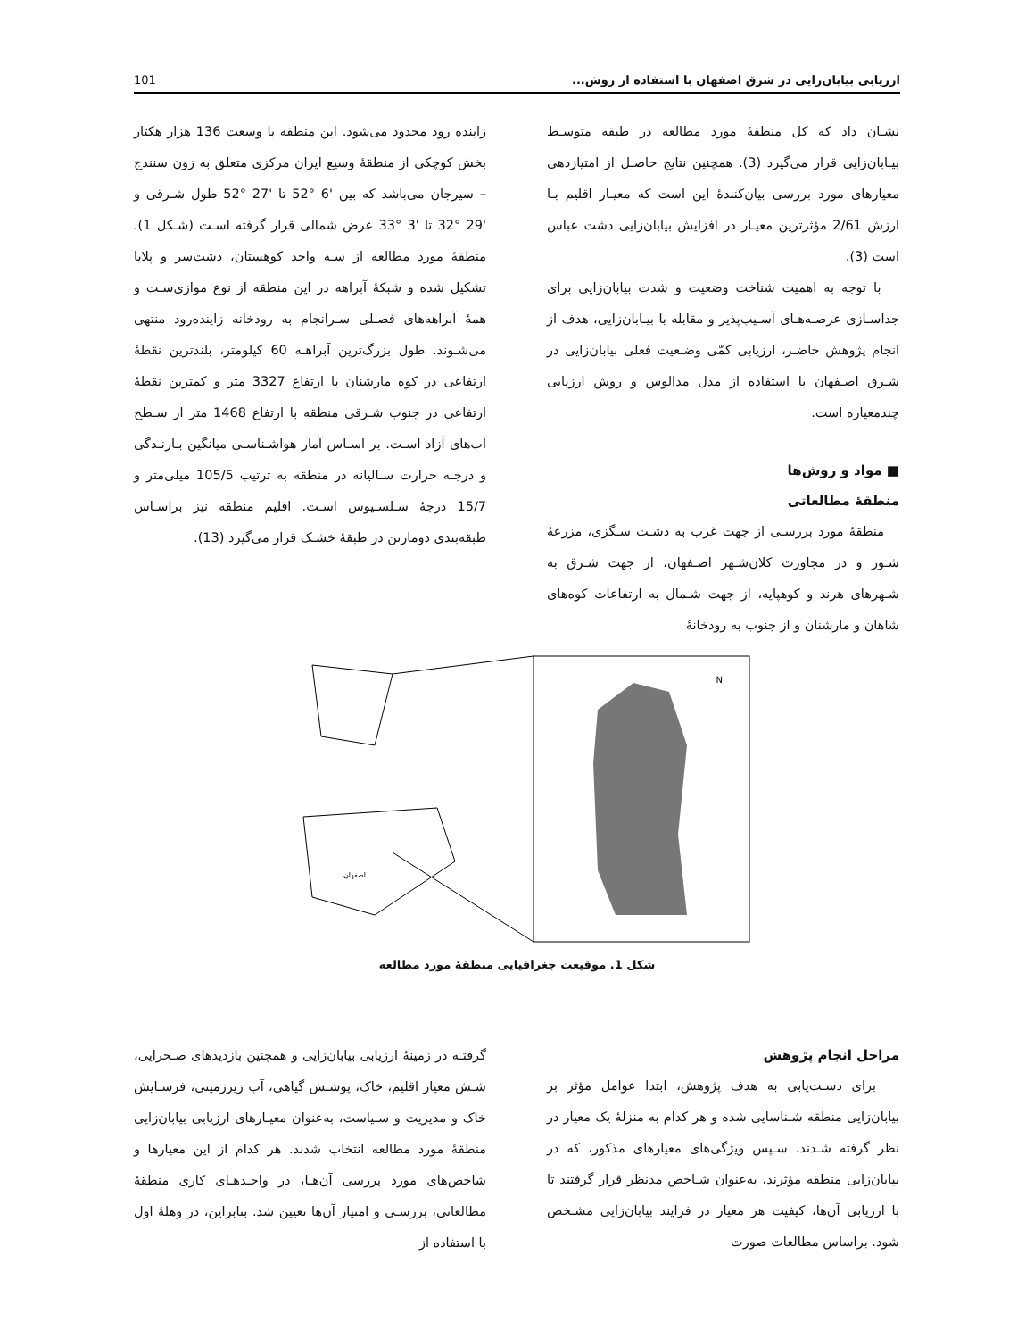ارزیابی بیابان‌زایی در شرق اصفهان با استفاده از روش... 101
نشـان داد که کل منطقهٔ مورد مطالعه در طبقه متوسـط بیـابان‌زایی قرار می‌گیرد (3). همچنین نتایج حاصـل از امتیازدهی معیارهای مورد بررسی بیان‌کنندهٔ این است که معیـار اقلیم بـا ارزش 2/61 مؤثرترین معیـار در افزایش بیابان‌زایی دشت عباس است (3).
با توجه به اهمیت شناخت وضعیت و شدت بیابان‌زایی برای جداسـازی عرصـه‌هـای آسـیب‌پذیر و مقابله با بیـابان‌زایی، هدف از انجام پژوهش حاضـر، ارزیابی کمّی وضـعیت فعلی بیابان‌زایی در شـرق اصـفهان با استفاده از مدل مدالوس و روش ارزیابی چندمعیاره است.
■ مواد و روش‌ها
منطقهٔ مطالعاتی
منطقهٔ مورد بررسـی از جهت غرب به دشـت سـگزی، مزرعهٔ شـور و در مجاورت کلان‌شـهر اصـفهان، از جهت شـرق به شـهرهای هرند و کوهپایه، از جهت شـمال به ارتفاعات کوه‌های شاهان و مارشنان و از جنوب به رودخانهٔ
زاینده رود محدود می‌شود. این منطقه با وسعت 136 هزار هکتار بخش کوچکی از منطقهٔ وسیع ایران مرکزی متعلق به زون سنندج – سیرجان می‌باشد که بین '6 °52 تا '27 °52 طول شـرقی و '29 °32 تا '3 °33 عرض شمالی قرار گرفته اسـت (شـکل 1). منطقهٔ مورد مطالعه از سـه واحد کوهستان، دشت‌سر و پلایا تشکیل شده و شبکهٔ آبراهه در این منطقه از نوع موازی‌سـت و همهٔ آبراهه‌های فصـلی سـرانجام به رودخانه زاینده‌رود منتهی می‌شـوند. طول بزرگ‌ترین آبراهـه 60 کیلومتر، بلندترین نقطهٔ ارتفاعی در کوه مارشنان با ارتفاع 3327 متر و کمترین نقطهٔ ارتفاعی در جنوب شـرقی منطقه با ارتفاع 1468 متر از سـطح آب‌های آزاد اسـت. بر اسـاس آمار هواشـناسـی میانگین بـارنـدگی و درجـه حرارت سـالیانه در منطقه به ترتیب 105/5 میلی‌متر و 15/7 درجهٔ سـلسـیوس اسـت. اقلیم منطقه نیز براسـاس طبقه‌بندی دومارتن در طبقهٔ خشـک قرار می‌گیرد (13).
اصفهان
N
شکل 1. موقیعت جغرافیایی منطقهٔ مورد مطالعه
مراحل انجام پژوهش
برای دسـت‌یابی به هدف پژوهش، ابتدا عوامل مؤثر بر بیابان‌زایی منطقه شـناسایی شده و هر کدام به منزلهٔ یک معیار در نظر گرفته شـدند. سـپس ویژگی‌های معیارهای مذکور، که در بیابان‌زایی منطقه مؤثرند، به‌عنوان شـاخص مدنظر قرار گرفتند تا با ارزیابی آن‌ها، کیفیت هر معیار در فرایند بیابان‌زایی مشـخص شود. براساس مطالعات صورت
گرفتـه در زمینهٔ ارزیابی بیابان‌زایی و همچنین بازدیدهای صـحرایی، شـش معیار اقلیم، خاک، پوشـش گیاهی، آب زیرزمینی، فرسـایش خاک و مدیریت و سـیاست، به‌عنوان معیـارهای ارزیابی بیابان‌زایی منطقهٔ مورد مطالعه انتخاب شدند. هر کدام از این معیارها و شاخص‌های مورد بررسی آن‌هـا، در واحـدهـای کاری منطقهٔ مطالعاتی، بررسـی و امتیاز آن‌ها تعیین شد. بنابراین، در وهلهٔ اول با استفاده از